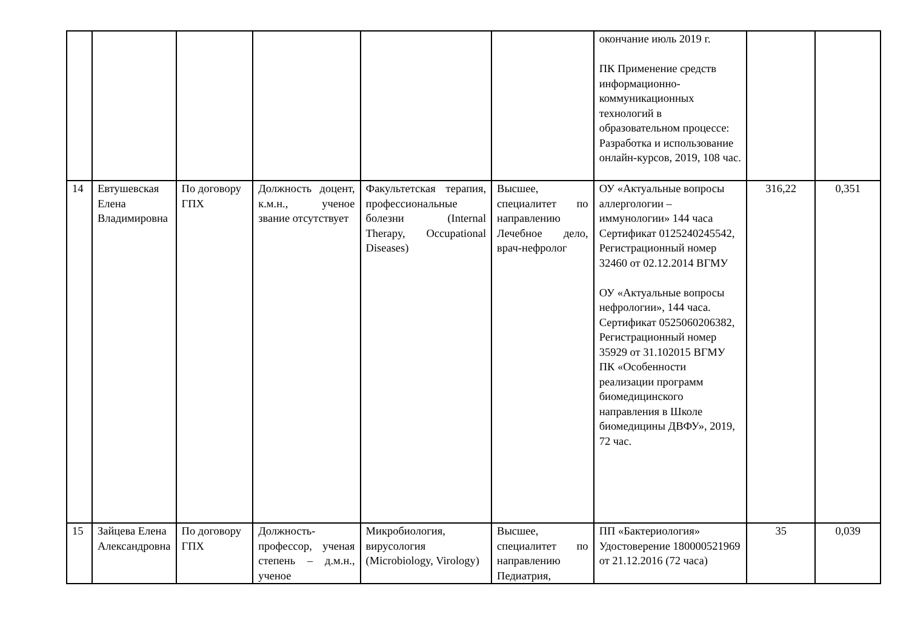| | | | | | | окончание июль 2019 г. ПК Применение средств информационно-коммуникационных технологий в образовательном процессе: Разработка и использование онлайн-курсов, 2019, 108 час. | | |
| 14 | Евтушевская Елена Владимировна | По договору ГПХ | Должность доцент, к.м.н., ученое звание отсутствует | Факультетская терапия, профессиональные болезни (Internal Therapy, Occupational Diseases) | Высшее, специалитет по направлению Лечебное дело, врач-нефролог | ОУ «Актуальные вопросы аллергологии – иммунологии» 144 часа Сертификат 0125240245542, Регистрационный номер 32460 от 02.12.2014 ВГМУ ОУ «Актуальные вопросы нефрологии», 144 часа. Сертификат 0525060206382, Регистрационный номер 35929 от 31.102015 ВГМУ ПК «Особенности реализации программ биомедицинского направления в Школе биомедицины ДВФУ», 2019, 72 час. | 316,22 | 0,351 |
| 15 | Зайцева Елена Александровна | По договору ГПХ | Должность-профессор, ученая степень – д.м.н., ученое | Микробиология, вирусология (Microbiology, Virology) | Высшее, специалитет по направлению Педиатрия, | ПП «Бактериология» Удостоверение 180000521969 от 21.12.2016 (72 часа) | 35 | 0,039 |